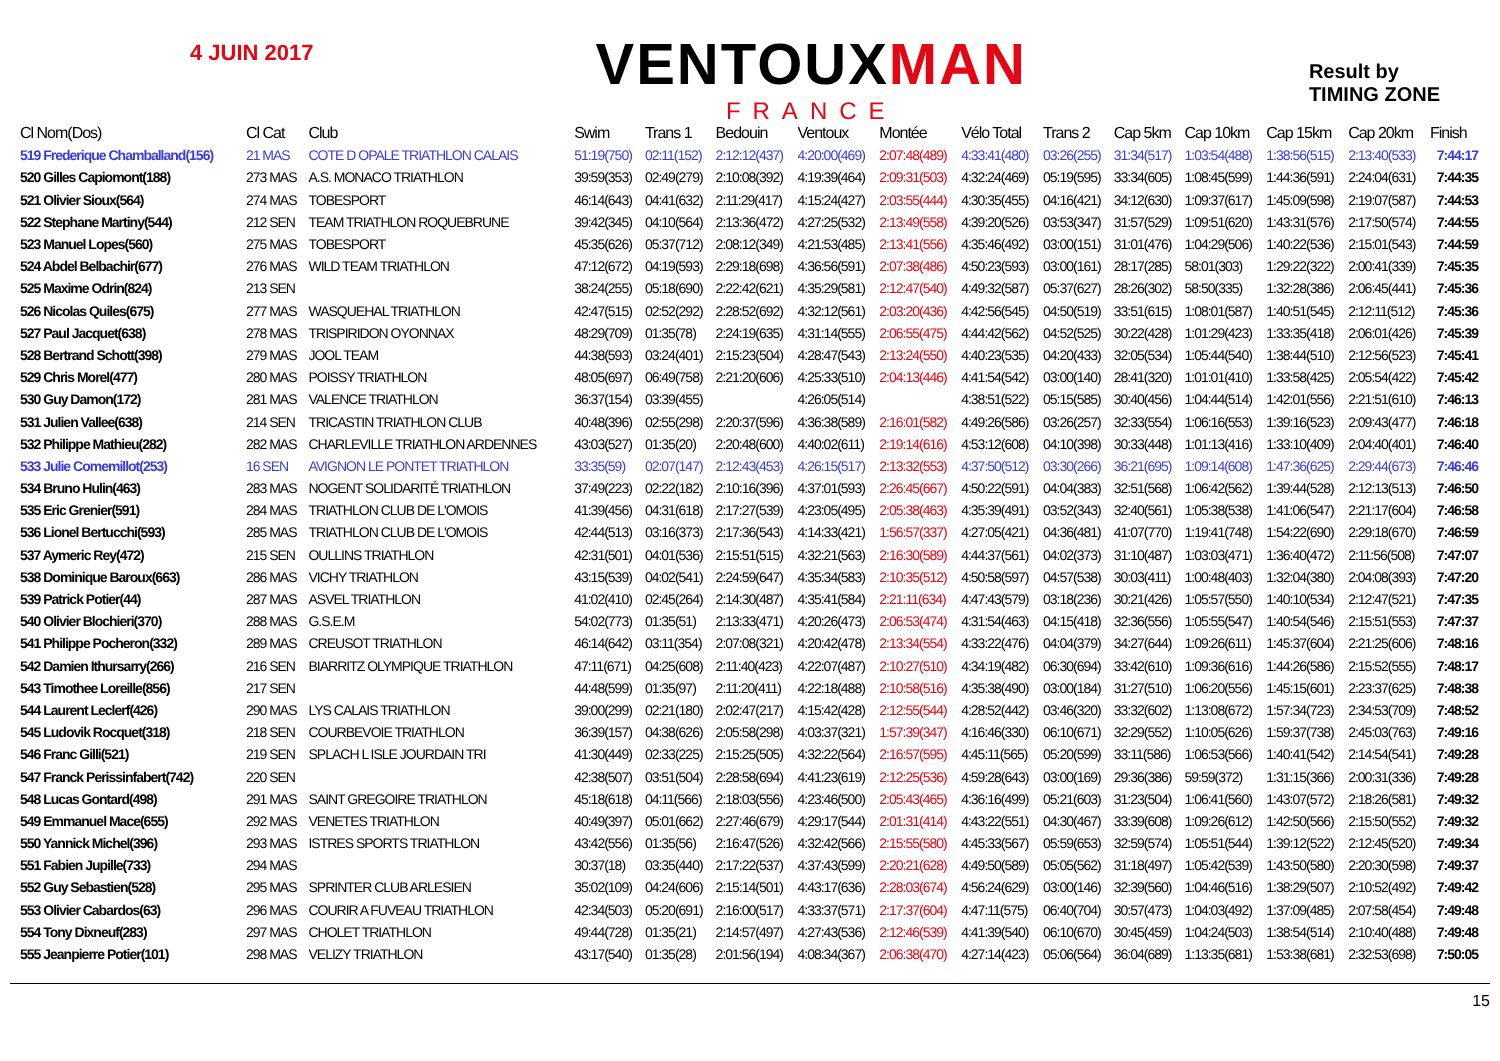4 JUIN 2017
VENTOUXMAN
FRANCE
Result by
TIMING ZONE
| Cl Nom(Dos) | Cl Cat | Club | Swim | Trans 1 | Bedouin | Ventoux | Montée | Vélo Total | Trans 2 | Cap 5km | Cap 10km | Cap 15km | Cap 20km | Finish |
| --- | --- | --- | --- | --- | --- | --- | --- | --- | --- | --- | --- | --- | --- | --- |
| 519 Frederique Chamballand(156) | 21 MAS | COTE D OPALE TRIATHLON CALAIS | 51:19(750) | 02:11(152) | 2:12:12(437) | 4:20:00(469) | 2:07:48(489) | 4:33:41(480) | 03:26(255) | 31:34(517) | 1:03:54(488) | 1:38:56(515) | 2:13:40(533) | 7:44:17 |
| 520 Gilles Capiomont(188) | 273 MAS | A.S. MONACO TRIATHLON | 39:59(353) | 02:49(279) | 2:10:08(392) | 4:19:39(464) | 2:09:31(503) | 4:32:24(469) | 05:19(595) | 33:34(605) | 1:08:45(599) | 1:44:36(591) | 2:24:04(631) | 7:44:35 |
| 521 Olivier Sioux(564) | 274 MAS | TOBESPORT | 46:14(643) | 04:41(632) | 2:11:29(417) | 4:15:24(427) | 2:03:55(444) | 4:30:35(455) | 04:16(421) | 34:12(630) | 1:09:37(617) | 1:45:09(598) | 2:19:07(587) | 7:44:53 |
| 522 Stephane Martiny(544) | 212 SEN | TEAM TRIATHLON ROQUEBRUNE | 39:42(345) | 04:10(564) | 2:13:36(472) | 4:27:25(532) | 2:13:49(558) | 4:39:20(526) | 03:53(347) | 31:57(529) | 1:09:51(620) | 1:43:31(576) | 2:17:50(574) | 7:44:55 |
| 523 Manuel Lopes(560) | 275 MAS | TOBESPORT | 45:35(626) | 05:37(712) | 2:08:12(349) | 4:21:53(485) | 2:13:41(556) | 4:35:46(492) | 03:00(151) | 31:01(476) | 1:04:29(506) | 1:40:22(536) | 2:15:01(543) | 7:44:59 |
| 524 Abdel Belbachir(677) | 276 MAS | WILD TEAM TRIATHLON | 47:12(672) | 04:19(593) | 2:29:18(698) | 4:36:56(591) | 2:07:38(486) | 4:50:23(593) | 03:00(161) | 28:17(285) | 58:01(303) | 1:29:22(322) | 2:00:41(339) | 7:45:35 |
| 525 Maxime Odrin(824) | 213 SEN | | 38:24(255) | 05:18(690) | 2:22:42(621) | 4:35:29(581) | 2:12:47(540) | 4:49:32(587) | 05:37(627) | 28:26(302) | 58:50(335) | 1:32:28(386) | 2:06:45(441) | 7:45:36 |
| 526 Nicolas Quiles(675) | 277 MAS | WASQUEHAL TRIATHLON | 42:47(515) | 02:52(292) | 2:28:52(692) | 4:32:12(561) | 2:03:20(436) | 4:42:56(545) | 04:50(519) | 33:51(615) | 1:08:01(587) | 1:40:51(545) | 2:12:11(512) | 7:45:36 |
| 527 Paul Jacquet(638) | 278 MAS | TRISPIRIDON OYONNAX | 48:29(709) | 01:35(78) | 2:24:19(635) | 4:31:14(555) | 2:06:55(475) | 4:44:42(562) | 04:52(525) | 30:22(428) | 1:01:29(423) | 1:33:35(418) | 2:06:01(426) | 7:45:39 |
| 528 Bertrand Schott(398) | 279 MAS | JOOL TEAM | 44:38(593) | 03:24(401) | 2:15:23(504) | 4:28:47(543) | 2:13:24(550) | 4:40:23(535) | 04:20(433) | 32:05(534) | 1:05:44(540) | 1:38:44(510) | 2:12:56(523) | 7:45:41 |
| 529 Chris Morel(477) | 280 MAS | POISSY TRIATHLON | 48:05(697) | 06:49(758) | 2:21:20(606) | 4:25:33(510) | 2:04:13(446) | 4:41:54(542) | 03:00(140) | 28:41(320) | 1:01:01(410) | 1:33:58(425) | 2:05:54(422) | 7:45:42 |
| 530 Guy Damon(172) | 281 MAS | VALENCE TRIATHLON | 36:37(154) | 03:39(455) | | 4:26:05(514) | | 4:38:51(522) | 05:15(585) | 30:40(456) | 1:04:44(514) | 1:42:01(556) | 2:21:51(610) | 7:46:13 |
| 531 Julien Vallee(638) | 214 SEN | TRICASTIN TRIATHLON CLUB | 40:48(396) | 02:55(298) | 2:20:37(596) | 4:36:38(589) | 2:16:01(582) | 4:49:26(586) | 03:26(257) | 32:33(554) | 1:06:16(553) | 1:39:16(523) | 2:09:43(477) | 7:46:18 |
| 532 Philippe Mathieu(282) | 282 MAS | CHARLEVILLE TRIATHLON ARDENNES | 43:03(527) | 01:35(20) | 2:20:48(600) | 4:40:02(611) | 2:19:14(616) | 4:53:12(608) | 04:10(398) | 30:33(448) | 1:01:13(416) | 1:33:10(409) | 2:04:40(401) | 7:46:40 |
| 533 Julie Comemillot(253) | 16 SEN | AVIGNON LE PONTET TRIATHLON | 33:35(59) | 02:07(147) | 2:12:43(453) | 4:26:15(517) | 2:13:32(553) | 4:37:50(512) | 03:30(266) | 36:21(695) | 1:09:14(608) | 1:47:36(625) | 2:29:44(673) | 7:46:46 |
| 534 Bruno Hulin(463) | 283 MAS | NOGENT SOLIDARITÉ TRIATHLON | 37:49(223) | 02:22(182) | 2:10:16(396) | 4:37:01(593) | 2:26:45(667) | 4:50:22(591) | 04:04(383) | 32:51(568) | 1:06:42(562) | 1:39:44(528) | 2:12:13(513) | 7:46:50 |
| 535 Eric Grenier(591) | 284 MAS | TRIATHLON CLUB DE L'OMOIS | 41:39(456) | 04:31(618) | 2:17:27(539) | 4:23:05(495) | 2:05:38(463) | 4:35:39(491) | 03:52(343) | 32:40(561) | 1:05:38(538) | 1:41:06(547) | 2:21:17(604) | 7:46:58 |
| 536 Lionel Bertucchi(593) | 285 MAS | TRIATHLON CLUB DE L'OMOIS | 42:44(513) | 03:16(373) | 2:17:36(543) | 4:14:33(421) | 1:56:57(337) | 4:27:05(421) | 04:36(481) | 41:07(770) | 1:19:41(748) | 1:54:22(690) | 2:29:18(670) | 7:46:59 |
| 537 Aymeric Rey(472) | 215 SEN | OULLINS TRIATHLON | 42:31(501) | 04:01(536) | 2:15:51(515) | 4:32:21(563) | 2:16:30(589) | 4:44:37(561) | 04:02(373) | 31:10(487) | 1:03:03(471) | 1:36:40(472) | 2:11:56(508) | 7:47:07 |
| 538 Dominique Baroux(663) | 286 MAS | VICHY TRIATHLON | 43:15(539) | 04:02(541) | 2:24:59(647) | 4:35:34(583) | 2:10:35(512) | 4:50:58(597) | 04:57(538) | 30:03(411) | 1:00:48(403) | 1:32:04(380) | 2:04:08(393) | 7:47:20 |
| 539 Patrick Potier(44) | 287 MAS | ASVEL TRIATHLON | 41:02(410) | 02:45(264) | 2:14:30(487) | 4:35:41(584) | 2:21:11(634) | 4:47:43(579) | 03:18(236) | 30:21(426) | 1:05:57(550) | 1:40:10(534) | 2:12:47(521) | 7:47:35 |
| 540 Olivier Blochieri(370) | 288 MAS | G.S.E.M | 54:02(773) | 01:35(51) | 2:13:33(471) | 4:20:26(473) | 2:06:53(474) | 4:31:54(463) | 04:15(418) | 32:36(556) | 1:05:55(547) | 1:40:54(546) | 2:15:51(553) | 7:47:37 |
| 541 Philippe Pocheron(332) | 289 MAS | CREUSOT TRIATHLON | 46:14(642) | 03:11(354) | 2:07:08(321) | 4:20:42(478) | 2:13:34(554) | 4:33:22(476) | 04:04(379) | 34:27(644) | 1:09:26(611) | 1:45:37(604) | 2:21:25(606) | 7:48:16 |
| 542 Damien Ithursarry(266) | 216 SEN | BIARRITZ OLYMPIQUE TRIATHLON | 47:11(671) | 04:25(608) | 2:11:40(423) | 4:22:07(487) | 2:10:27(510) | 4:34:19(482) | 06:30(694) | 33:42(610) | 1:09:36(616) | 1:44:26(586) | 2:15:52(555) | 7:48:17 |
| 543 Timothee Loreille(856) | 217 SEN | | 44:48(599) | 01:35(97) | 2:11:20(411) | 4:22:18(488) | 2:10:58(516) | 4:35:38(490) | 03:00(184) | 31:27(510) | 1:06:20(556) | 1:45:15(601) | 2:23:37(625) | 7:48:38 |
| 544 Laurent Leclerf(426) | 290 MAS | LYS CALAIS TRIATHLON | 39:00(299) | 02:21(180) | 2:02:47(217) | 4:15:42(428) | 2:12:55(544) | 4:28:52(442) | 03:46(320) | 33:32(602) | 1:13:08(672) | 1:57:34(723) | 2:34:53(709) | 7:48:52 |
| 545 Ludovik Rocquet(318) | 218 SEN | COURBEVOIE TRIATHLON | 36:39(157) | 04:38(626) | 2:05:58(298) | 4:03:37(321) | 1:57:39(347) | 4:16:46(330) | 06:10(671) | 32:29(552) | 1:10:05(626) | 1:59:37(738) | 2:45:03(763) | 7:49:16 |
| 546 Franc Gilli(521) | 219 SEN | SPLACH L ISLE JOURDAIN TRI | 41:30(449) | 02:33(225) | 2:15:25(505) | 4:32:22(564) | 2:16:57(595) | 4:45:11(565) | 05:20(599) | 33:11(586) | 1:06:53(566) | 1:40:41(542) | 2:14:54(541) | 7:49:28 |
| 547 Franck Perissinfabert(742) | 220 SEN | | 42:38(507) | 03:51(504) | 2:28:58(694) | 4:41:23(619) | 2:12:25(536) | 4:59:28(643) | 03:00(169) | 29:36(386) | 59:59(372) | 1:31:15(366) | 2:00:31(336) | 7:49:28 |
| 548 Lucas Gontard(498) | 291 MAS | SAINT GREGOIRE TRIATHLON | 45:18(618) | 04:11(566) | 2:18:03(556) | 4:23:46(500) | 2:05:43(465) | 4:36:16(499) | 05:21(603) | 31:23(504) | 1:06:41(560) | 1:43:07(572) | 2:18:26(581) | 7:49:32 |
| 549 Emmanuel Mace(655) | 292 MAS | VENETES TRIATHLON | 40:49(397) | 05:01(662) | 2:27:46(679) | 4:29:17(544) | 2:01:31(414) | 4:43:22(551) | 04:30(467) | 33:39(608) | 1:09:26(612) | 1:42:50(566) | 2:15:50(552) | 7:49:32 |
| 550 Yannick Michel(396) | 293 MAS | ISTRES SPORTS TRIATHLON | 43:42(556) | 01:35(56) | 2:16:47(526) | 4:32:42(566) | 2:15:55(580) | 4:45:33(567) | 05:59(653) | 32:59(574) | 1:05:51(544) | 1:39:12(522) | 2:12:45(520) | 7:49:34 |
| 551 Fabien Jupille(733) | 294 MAS | | 30:37(18) | 03:35(440) | 2:17:22(537) | 4:37:43(599) | 2:20:21(628) | 4:49:50(589) | 05:05(562) | 31:18(497) | 1:05:42(539) | 1:43:50(580) | 2:20:30(598) | 7:49:37 |
| 552 Guy Sebastien(528) | 295 MAS | SPRINTER CLUB ARLESIEN | 35:02(109) | 04:24(606) | 2:15:14(501) | 4:43:17(636) | 2:28:03(674) | 4:56:24(629) | 03:00(146) | 32:39(560) | 1:04:46(516) | 1:38:29(507) | 2:10:52(492) | 7:49:42 |
| 553 Olivier Cabardos(63) | 296 MAS | COURIR A FUVEAU TRIATHLON | 42:34(503) | 05:20(691) | 2:16:00(517) | 4:33:37(571) | 2:17:37(604) | 4:47:11(575) | 06:40(704) | 30:57(473) | 1:04:03(492) | 1:37:09(485) | 2:07:58(454) | 7:49:48 |
| 554 Tony Dixneuf(283) | 297 MAS | CHOLET TRIATHLON | 49:44(728) | 01:35(21) | 2:14:57(497) | 4:27:43(536) | 2:12:46(539) | 4:41:39(540) | 06:10(670) | 30:45(459) | 1:04:24(503) | 1:38:54(514) | 2:10:40(488) | 7:49:48 |
| 555 Jeanpierre Potier(101) | 298 MAS | VELIZY TRIATHLON | 43:17(540) | 01:35(28) | 2:01:56(194) | 4:08:34(367) | 2:06:38(470) | 4:27:14(423) | 05:06(564) | 36:04(689) | 1:13:35(681) | 1:53:38(681) | 2:32:53(698) | 7:50:05 |
15